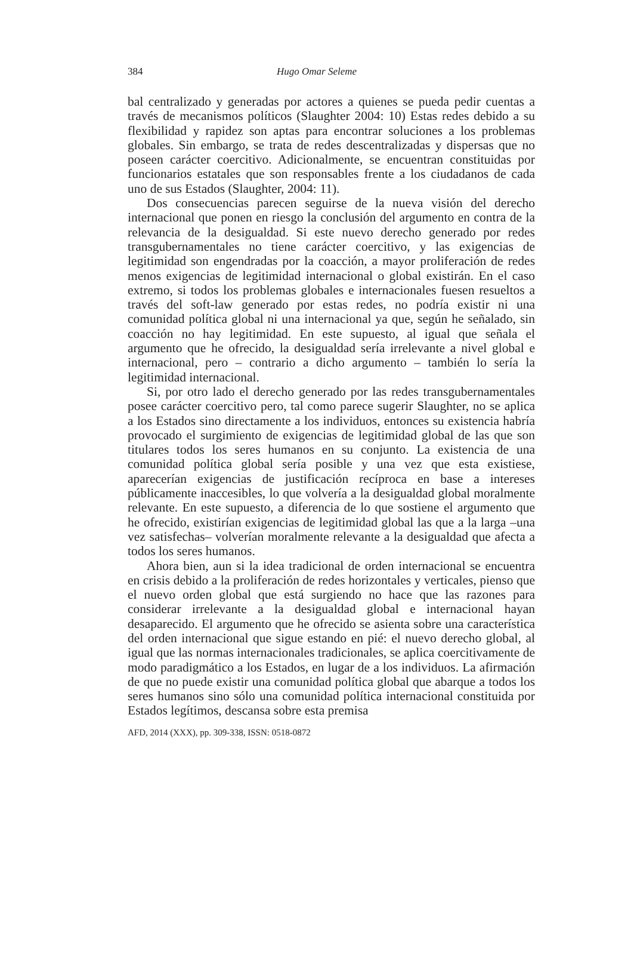384 Hugo Omar Seleme
bal centralizado y generadas por actores a quienes se pueda pedir cuentas a través de mecanismos políticos (Slaughter 2004: 10) Estas redes debido a su flexibilidad y rapidez son aptas para encontrar soluciones a los problemas globales. Sin embargo, se trata de redes descentralizadas y dispersas que no poseen carácter coercitivo. Adicionalmente, se encuentran constituidas por funcionarios estatales que son responsables frente a los ciudadanos de cada uno de sus Estados (Slaughter, 2004: 11).
Dos consecuencias parecen seguirse de la nueva visión del derecho internacional que ponen en riesgo la conclusión del argumento en contra de la relevancia de la desigualdad. Si este nuevo derecho generado por redes transgubernamentales no tiene carácter coercitivo, y las exigencias de legitimidad son engendradas por la coacción, a mayor proliferación de redes menos exigencias de legitimidad internacional o global existirán. En el caso extremo, si todos los problemas globales e internacionales fuesen resueltos a través del soft-law generado por estas redes, no podría existir ni una comunidad política global ni una internacional ya que, según he señalado, sin coacción no hay legitimidad. En este supuesto, al igual que señala el argumento que he ofrecido, la desigualdad sería irrelevante a nivel global e internacional, pero – contrario a dicho argumento – también lo sería la legitimidad internacional.
Si, por otro lado el derecho generado por las redes transgubernamentales posee carácter coercitivo pero, tal como parece sugerir Slaughter, no se aplica a los Estados sino directamente a los individuos, entonces su existencia habría provocado el surgimiento de exigencias de legitimidad global de las que son titulares todos los seres humanos en su conjunto. La existencia de una comunidad política global sería posible y una vez que esta existiese, aparecerían exigencias de justificación recíproca en base a intereses públicamente inaccesibles, lo que volvería a la desigualdad global moralmente relevante. En este supuesto, a diferencia de lo que sostiene el argumento que he ofrecido, existirían exigencias de legitimidad global las que a la larga –una vez satisfechas– volverían moralmente relevante a la desigualdad que afecta a todos los seres humanos.
Ahora bien, aun si la idea tradicional de orden internacional se encuentra en crisis debido a la proliferación de redes horizontales y verticales, pienso que el nuevo orden global que está surgiendo no hace que las razones para considerar irrelevante a la desigualdad global e internacional hayan desaparecido. El argumento que he ofrecido se asienta sobre una característica del orden internacional que sigue estando en pié: el nuevo derecho global, al igual que las normas internacionales tradicionales, se aplica coercitivamente de modo paradigmático a los Estados, en lugar de a los individuos. La afirmación de que no puede existir una comunidad política global que abarque a todos los seres humanos sino sólo una comunidad política internacional constituida por Estados legítimos, descansa sobre esta premisa
AFD, 2014 (XXX), pp. 309-338, ISSN: 0518-0872